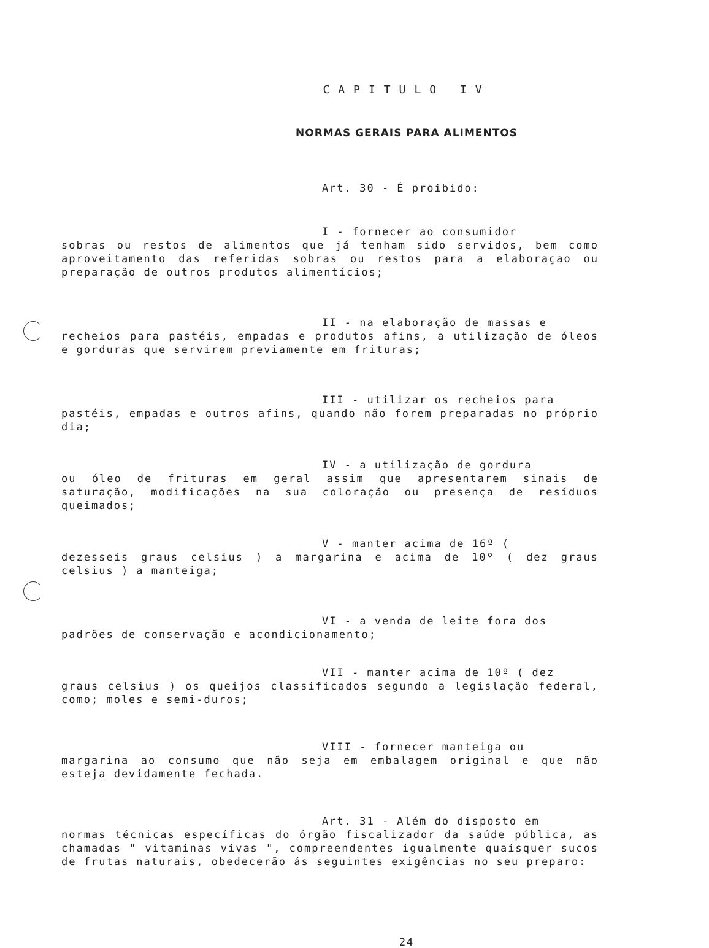CAPITULO IV
NORMAS GERAIS PARA ALIMENTOS
Art. 30 - É proibido:
I - fornecer ao consumidor
sobras ou restos de alimentos que já tenham sido servidos, bem como aproveitamento das referidas sobras ou restos para a elaboraçao ou preparação de outros produtos alimentícios;
II - na elaboração de massas e
recheios para pastéis, empadas e produtos afins, a utilização de óleos e gorduras que servirem previamente em frituras;
III - utilizar os recheios para
pastéis, empadas e outros afins, quando não forem preparadas no próprio dia;
IV - a utilização de gordura
ou óleo de frituras em geral assim que apresentarem sinais de saturação, modificações na sua coloração ou presença de resíduos queimados;
V - manter acima de 16º (dezesseis graus celsius ) a margarina e acima de 10º ( dez graus celsius ) a manteiga;
VI - a venda de leite fora dos
padrões de conservação e acondicionamento;
VII - manter acima de 10º ( dez
graus celsius ) os queijos classificados segundo a legislação federal, como; moles e semi-duros;
VIII - fornecer manteiga ou
margarina ao consumo que não seja em embalagem original e que não esteja devidamente fechada.
Art. 31 - Além do disposto em
normas técnicas específicas do órgão fiscalizador da saúde pública, as chamadas " vitaminas vivas ", compreendentes igualmente quaisquer sucos de frutas naturais, obedecerão ás seguintes exigências no seu preparo:
24